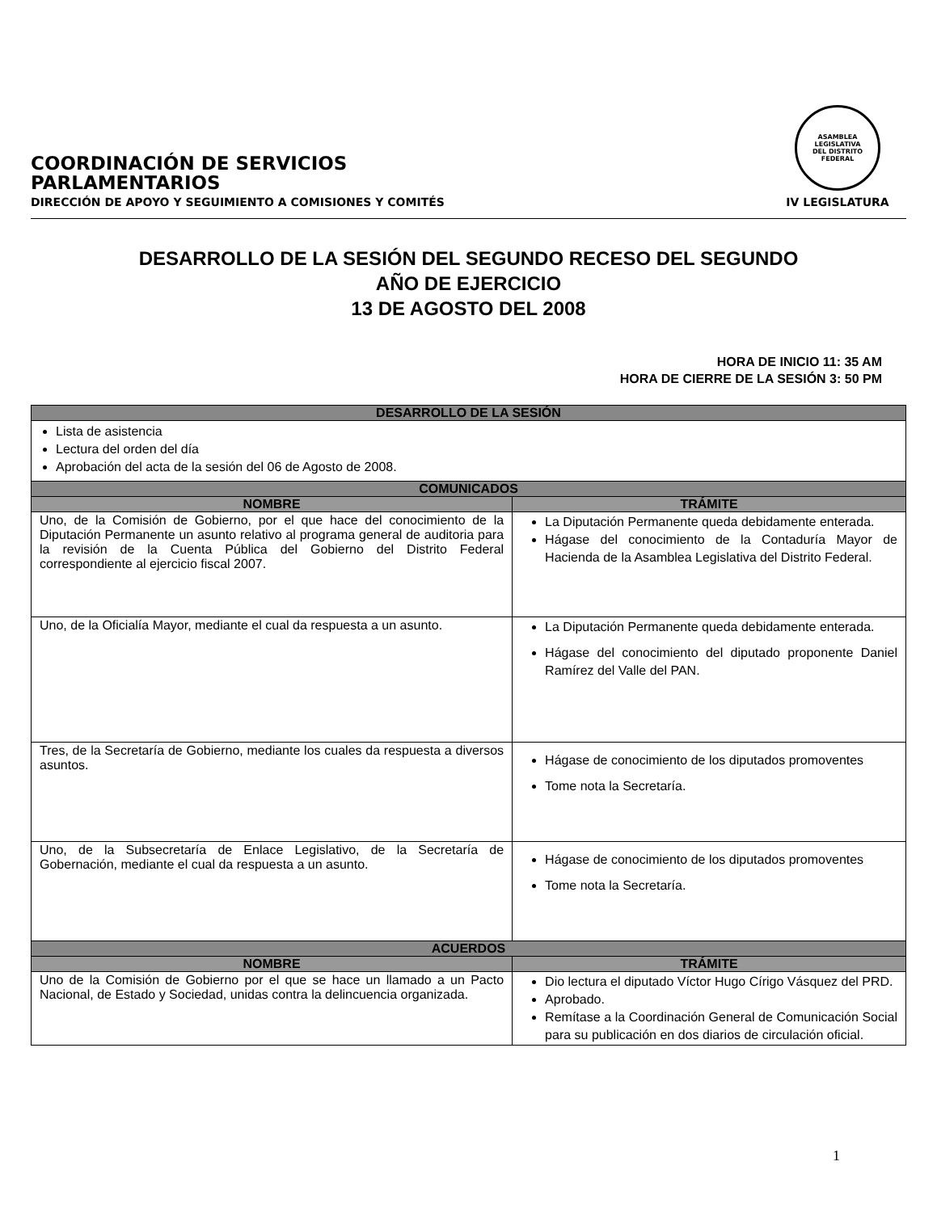COORDINACIÓN DE SERVICIOS
PARLAMENTARIOS
DIRECCIÓN DE APOYO Y SEGUIMIENTO A COMISIONES Y COMITÉS
ASAMBLEA LEGISLATIVA
DEL DISTRITO FEDERAL
IV LEGISLATURA
DESARROLLO DE LA SESIÓN DEL SEGUNDO RECESO DEL SEGUNDO
AÑO DE EJERCICIO
13 DE AGOSTO DEL 2008
HORA DE INICIO 11: 35 AM
HORA DE CIERRE DE LA SESIÓN 3: 50 PM
| DESARROLLO DE LA SESIÓN | |
| --- | --- |
| Lista de asistencia Lectura del orden del día Aprobación del acta de la sesión del 06 de Agosto de 2008. | |
| COMUNICADOS | |
| NOMBRE | TRÁMITE |
| Uno, de la Comisión de Gobierno, por el que hace del conocimiento de la Diputación Permanente un asunto relativo al programa general de auditoria para la revisión de la Cuenta Pública del Gobierno del Distrito Federal correspondiente al ejercicio fiscal 2007. | La Diputación Permanente queda debidamente enterada. Hágase del conocimiento de la Contaduría Mayor de Hacienda de la Asamblea Legislativa del Distrito Federal. |
| Uno, de la Oficialía Mayor, mediante el cual da respuesta a un asunto. | La Diputación Permanente queda debidamente enterada. Hágase del conocimiento del diputado proponente Daniel Ramírez del Valle del PAN. |
| Tres, de la Secretaría de Gobierno, mediante los cuales da respuesta a diversos asuntos. | Hágase de conocimiento de los diputados promoventes Tome nota la Secretaría. |
| Uno, de la Subsecretaría de Enlace Legislativo, de la Secretaría de Gobernación, mediante el cual da respuesta a un asunto. | Hágase de conocimiento de los diputados promoventes Tome nota la Secretaría. |
| ACUERDOS | |
| NOMBRE | TRÁMITE |
| Uno de la Comisión de Gobierno por el que se hace un llamado a un Pacto Nacional, de Estado y Sociedad, unidas contra la delincuencia organizada. | Dio lectura el diputado Víctor Hugo Círigo Vásquez del PRD. Aprobado. Remítase a la Coordinación General de Comunicación Social para su publicación en dos diarios de circulación oficial. |
1